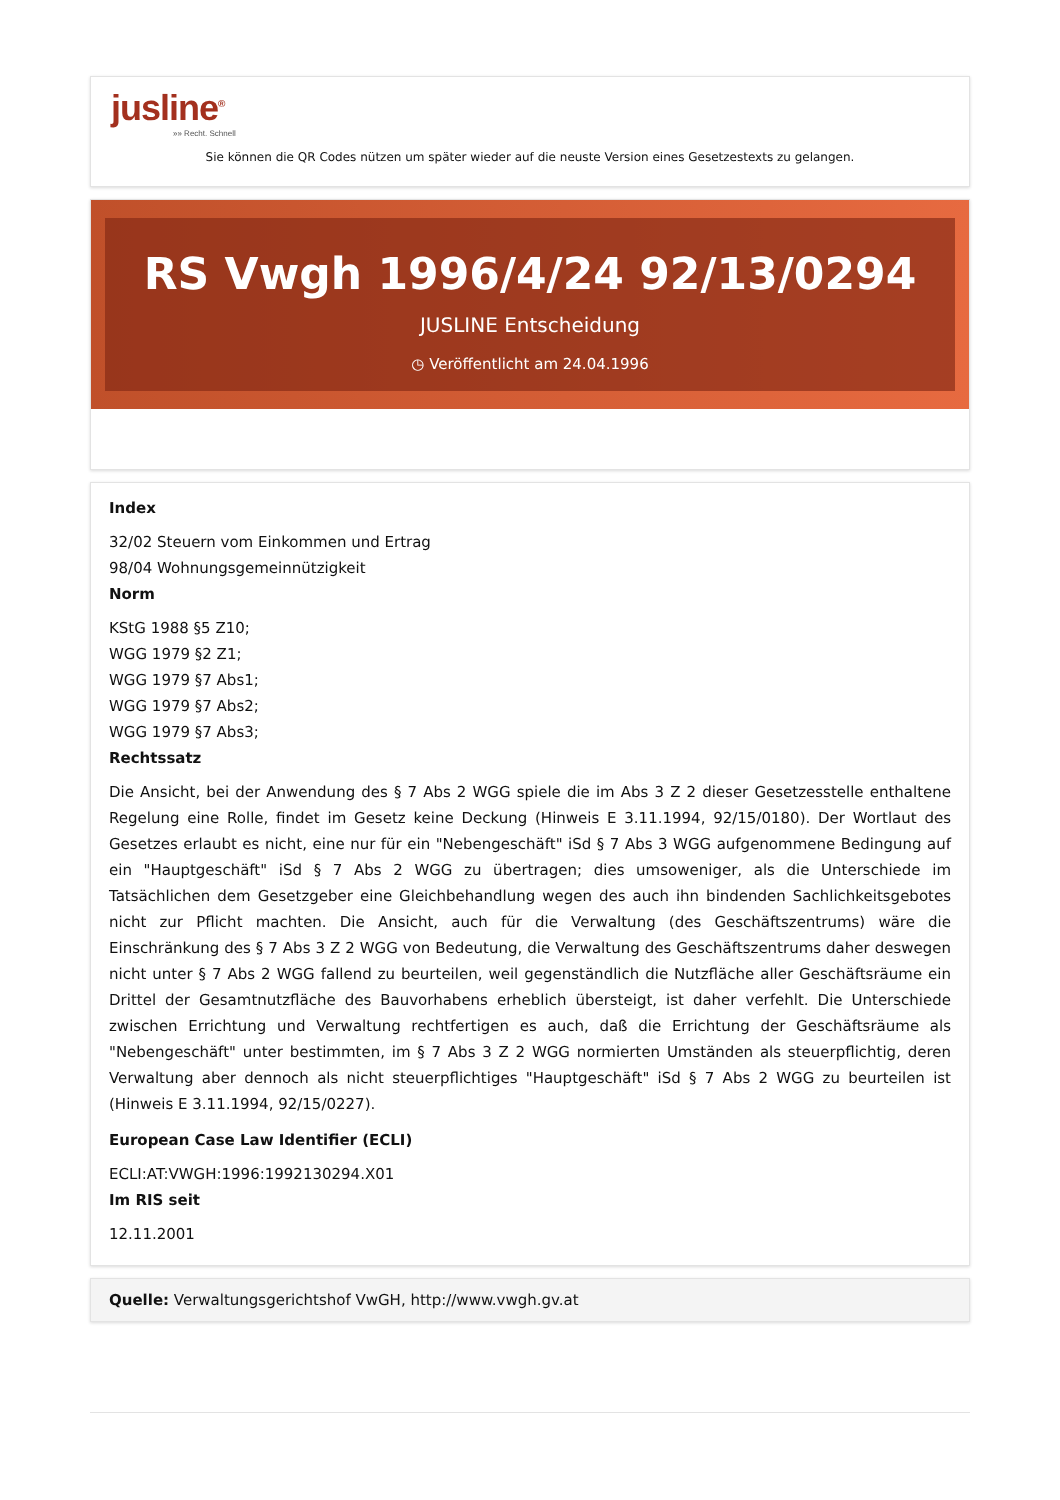jusline<sup>®</sup>
»» Recht. Schnell
Sie können die QR Codes nützen um später wieder auf die neuste Version eines Gesetzestexts zu gelangen.
RS Vwgh 1996/4/24 92/13/0294
JUSLINE Entscheidung
◷ Veröffentlicht am 24.04.1996
Index
32/02 Steuern vom Einkommen und Ertrag
98/04 Wohnungsgemeinnützigkeit
Norm
KStG 1988 §5 Z10;
WGG 1979 §2 Z1;
WGG 1979 §7 Abs1;
WGG 1979 §7 Abs2;
WGG 1979 §7 Abs3;
Rechtssatz
Die Ansicht, bei der Anwendung des § 7 Abs 2 WGG spiele die im Abs 3 Z 2 dieser Gesetzesstelle enthaltene Regelung eine Rolle, findet im Gesetz keine Deckung (Hinweis E 3.11.1994, 92/15/0180). Der Wortlaut des Gesetzes erlaubt es nicht, eine nur für ein "Nebengeschäft" iSd § 7 Abs 3 WGG aufgenommene Bedingung auf ein "Hauptgeschäft" iSd § 7 Abs 2 WGG zu übertragen; dies umsoweniger, als die Unterschiede im Tatsächlichen dem Gesetzgeber eine Gleichbehandlung wegen des auch ihn bindenden Sachlichkeitsgebotes nicht zur Pflicht machten. Die Ansicht, auch für die Verwaltung (des Geschäftszentrums) wäre die Einschränkung des § 7 Abs 3 Z 2 WGG von Bedeutung, die Verwaltung des Geschäftszentrums daher deswegen nicht unter § 7 Abs 2 WGG fallend zu beurteilen, weil gegenständlich die Nutzfläche aller Geschäftsräume ein Drittel der Gesamtnutzfläche des Bauvorhabens erheblich übersteigt, ist daher verfehlt. Die Unterschiede zwischen Errichtung und Verwaltung rechtfertigen es auch, daß die Errichtung der Geschäftsräume als "Nebengeschäft" unter bestimmten, im § 7 Abs 3 Z 2 WGG normierten Umständen als steuerpflichtig, deren Verwaltung aber dennoch als nicht steuerpflichtiges "Hauptgeschäft" iSd § 7 Abs 2 WGG zu beurteilen ist (Hinweis E 3.11.1994, 92/15/0227).
European Case Law Identifier (ECLI)
ECLI:AT:VWGH:1996:1992130294.X01
Im RIS seit
12.11.2001
Quelle: Verwaltungsgerichtshof VwGH, http://www.vwgh.gv.at